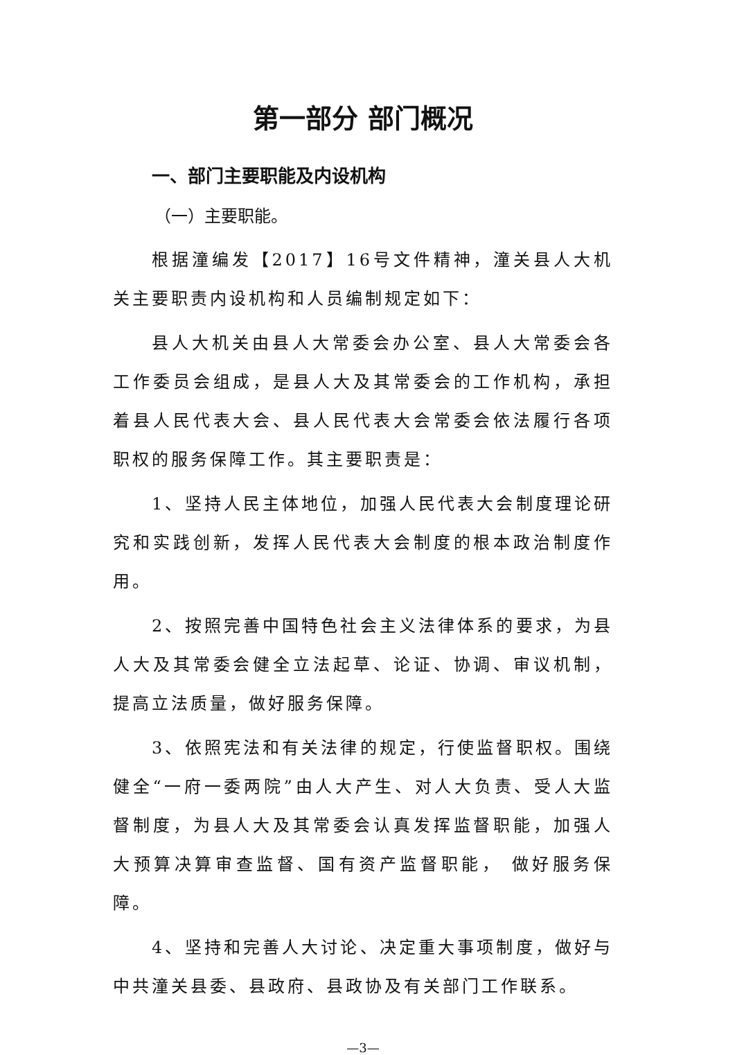第一部分 部门概况
一、部门主要职能及内设机构
（一）主要职能。
根据潼编发【2017】16号文件精神，潼关县人大机关主要职责内设机构和人员编制规定如下：
县人大机关由县人大常委会办公室、县人大常委会各工作委员会组成，是县人大及其常委会的工作机构，承担着县人民代表大会、县人民代表大会常委会依法履行各项职权的服务保障工作。其主要职责是：
1、坚持人民主体地位，加强人民代表大会制度理论研究和实践创新，发挥人民代表大会制度的根本政治制度作用。
2、按照完善中国特色社会主义法律体系的要求，为县人大及其常委会健全立法起草、论证、协调、审议机制，提高立法质量，做好服务保障。
3、依照宪法和有关法律的规定，行使监督职权。围绕健全“一府一委两院”由人大产生、对人大负责、受人大监督制度，为县人大及其常委会认真发挥监督职能，加强人大预算决算审查监督、国有资产监督职能， 做好服务保障。
4、坚持和完善人大讨论、决定重大事项制度，做好与中共潼关县委、县政府、县政协及有关部门工作联系。
—3—